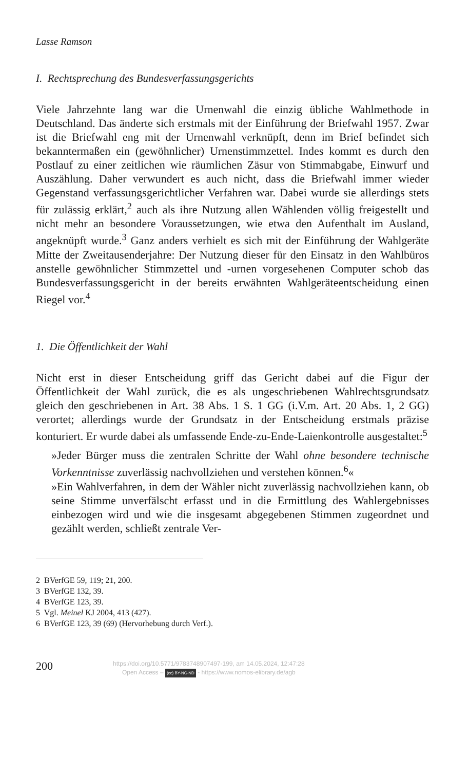Lasse Ramson
I. Rechtsprechung des Bundesverfassungsgerichts
Viele Jahrzehnte lang war die Urnenwahl die einzig übliche Wahlmethode in Deutschland. Das änderte sich erstmals mit der Einführung der Briefwahl 1957. Zwar ist die Briefwahl eng mit der Urnenwahl verknüpft, denn im Brief befindet sich bekanntermaßen ein (gewöhnlicher) Urnenstimmzettel. Indes kommt es durch den Postlauf zu einer zeitlichen wie räumlichen Zäsur von Stimmabgabe, Einwurf und Auszählung. Daher verwundert es auch nicht, dass die Briefwahl immer wieder Gegenstand verfassungsgerichtlicher Verfahren war. Dabei wurde sie allerdings stets für zulässig erklärt,<sup>2</sup> auch als ihre Nutzung allen Wählenden völlig freigestellt und nicht mehr an besondere Voraussetzungen, wie etwa den Aufenthalt im Ausland, angeknüpft wurde.<sup>3</sup> Ganz anders verhielt es sich mit der Einführung der Wahlgeräte Mitte der Zweitausenderjahre: Der Nutzung dieser für den Einsatz in den Wahlbüros anstelle gewöhnlicher Stimmzettel und -urnen vorgesehenen Computer schob das Bundesverfassungsgericht in der bereits erwähnten Wahlgeräteentscheidung einen Riegel vor.<sup>4</sup>
1. Die Öffentlichkeit der Wahl
Nicht erst in dieser Entscheidung griff das Gericht dabei auf die Figur der Öffentlichkeit der Wahl zurück, die es als ungeschriebenen Wahlrechtsgrundsatz gleich den geschriebenen in Art. 38 Abs. 1 S. 1 GG (i.V.m. Art. 20 Abs. 1, 2 GG) verortet; allerdings wurde der Grundsatz in der Entscheidung erstmals präzise konturiert. Er wurde dabei als umfassende Ende-zu-Ende-Laienkontrolle ausgestaltet:<sup>5</sup>
»Jeder Bürger muss die zentralen Schritte der Wahl ohne besondere technische Vorkenntnisse zuverlässig nachvollziehen und verstehen können.<sup>6</sup>«
»Ein Wahlverfahren, in dem der Wähler nicht zuverlässig nachvollziehen kann, ob seine Stimme unverfälscht erfasst und in die Ermittlung des Wahlergebnisses einbezogen wird und wie die insgesamt abgegebenen Stimmen zugeordnet und gezählt werden, schließt zentrale Ver-
2 BVerfGE 59, 119; 21, 200.
3 BVerfGE 132, 39.
4 BVerfGE 123, 39.
5 Vgl. Meinel KJ 2004, 413 (427).
6 BVerfGE 123, 39 (69) (Hervorhebung durch Verf.).
200
https://doi.org/10.5771/9783748907497-199, am 14.05.2024, 12:47:28
Open Access – (cc) BY-NC-ND - https://www.nomos-elibrary.de/agb